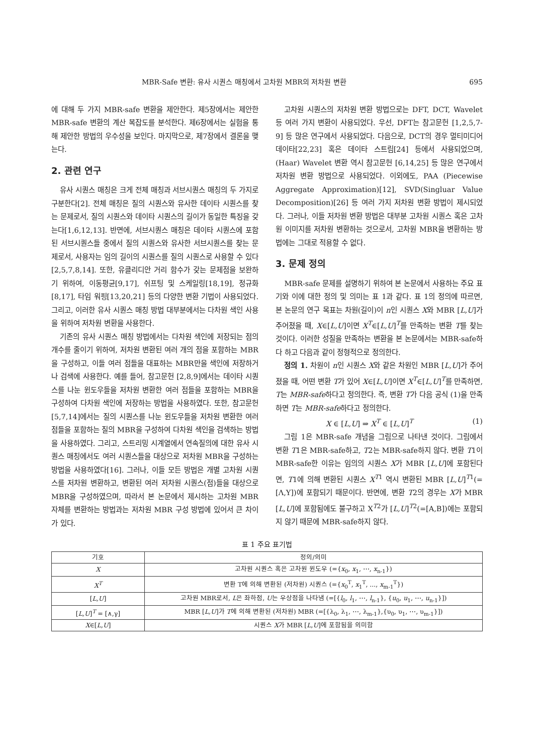MBR-Safe 변환: 유사 시퀀스 매칭에서 고차원 MBR의 저차원 변환 695
에 대해 두 가지 MBR-safe 변환을 제안한다. 제5장에서는 제안한 MBR-safe 변환의 계산 복잡도를 분석한다. 제6장에서는 실험을 통해 제안한 방법의 우수성을 보인다. 마지막으로, 제7장에서 결론을 맺는다.
2. 관련 연구
유사 시퀀스 매칭은 크게 전체 매칭과 서브시퀀스 매칭의 두 가지로 구분한다[2]. 전체 매칭은 질의 시퀀스와 유사한 데이타 시퀀스를 찾는 문제로서, 질의 시퀀스와 데이타 시퀀스의 길이가 동일한 특징을 갖는다[1,6,12,13]. 반면에, 서브시퀀스 매칭은 데이타 시퀀스에 포함된 서브시퀀스들 중에서 질의 시퀀스와 유사한 서브시퀀스를 찾는 문제로서, 사용자는 임의 길이의 시퀀스를 질의 시퀀스로 사용할 수 있다[2,5,7,8,14]. 또한, 유클리디안 거리 함수가 갖는 문제점을 보완하기 위하여, 이동평균[9,17], 쉬프팅 및 스케일링[18,19], 정규화[8,17], 타임 워핑[13,20,21] 등의 다양한 변환 기법이 사용되었다. 그리고, 이러한 유사 시퀀스 매칭 방법 대부분에서는 다차원 색인 사용을 위하여 저차원 변환을 사용한다.
기존의 유사 시퀀스 매칭 방법에서는 다차원 색인에 저장되는 점의 개수를 줄이기 위하여, 저차원 변환된 여러 개의 점을 포함하는 MBR을 구성하고, 이들 여러 점들을 대표하는 MBR만을 색인에 저장하거나 검색에 사용한다. 예를 들어, 참고문헌 [2,8,9]에서는 데이타 시퀀스를 나눈 윈도우들을 저차원 변환한 여러 점들을 포함하는 MBR을 구성하여 다차원 색인에 저장하는 방법을 사용하였다. 또한, 참고문헌 [5,7,14]에서는 질의 시퀀스를 나눈 윈도우들을 저차원 변환한 여러 점들을 포함하는 질의 MBR을 구성하여 다차원 색인을 검색하는 방법을 사용하였다. 그리고, 스트리밍 시계열에서 연속질의에 대한 유사 시퀀스 매칭에서도 여러 시퀀스들을 대상으로 저차원 MBR을 구성하는 방법을 사용하였다[16]. 그러나, 이들 모든 방법은 개별 고차원 시퀀스를 저차원 변환하고, 변환된 여러 저차원 시퀀스(점)들을 대상으로 MBR을 구성하였으며, 따라서 본 논문에서 제시하는 고차원 MBR 자체를 변환하는 방법과는 저차원 MBR 구성 방법에 있어서 큰 차이가 있다.
고차원 시퀀스의 저차원 변환 방법으로는 DFT, DCT, Wavelet 등 여러 가지 변환이 사용되었다. 우선, DFT는 참고문헌 [1,2,5,7-9] 등 많은 연구에서 사용되었다. 다음으로, DCT의 경우 멀티미디어 데이타[22,23] 혹은 데이타 스트림[24] 등에서 사용되었으며, (Haar) Wavelet 변환 역시 참고문헌 [6,14,25] 등 많은 연구에서 저차원 변환 방법으로 사용되었다. 이외에도, PAA (Piecewise Aggregate Approximation)[12], SVD(Singluar Value Decomposition)[26] 등 여러 가지 저차원 변환 방법이 제시되었다. 그러나, 이들 저차원 변환 방법은 대부분 고차원 시퀀스 혹은 고차원 이미지를 저차원 변환하는 것으로서, 고차원 MBR을 변환하는 방법에는 그대로 적용할 수 없다.
3. 문제 정의
MBR-safe 문제를 설명하기 위하여 본 논문에서 사용하는 주요 표기와 이에 대한 정의 및 의미는 표 1과 같다. 표 1의 정의에 따르면, 본 논문의 연구 목표는 차원(길이)이 n인 시퀀스 X와 MBR [L,U]가 주어졌을 때, X∈[L,U]이면 X<sup>T</sup>∈[L,U]<sup>T</sup>를 만족하는 변환 T를 찾는 것이다. 이러한 성질을 만족하는 변환을 본 논문에서는 MBR-safe하다 하고 다음과 같이 정형적으로 정의한다.
정의 1. 차원이 n인 시퀀스 X와 같은 차원인 MBR [L,U]가 주어졌을 때, 어떤 변환 T가 있어 X∈[L,U]이면 X<sup>T</sup>∈[L,U]<sup>T</sup>를 만족하면, T는 MBR-safe하다고 정의한다. 즉, 변환 T가 다음 공식 (1)을 만족하면 T는 MBR-safe하다고 정의한다.
X ∈ [L,U] ⇒ X<sup>T</sup> ∈ [L,U]<sup>T</sup> (1)
그림 1은 MBR-safe 개념을 그림으로 나타낸 것이다. 그림에서 변환 T1은 MBR-safe하고, T2는 MBR-safe하지 않다. 변환 T1이 MBR-safe한 이유는 임의의 시퀀스 X가 MBR [L,U]에 포함된다면, T1에 의해 변환된 시퀀스 X<sup>T1</sup> 역시 변환된 MBR [L,U]<sup>T1</sup>(=[Λ,Υ])에 포함되기 때문이다. 반면에, 변환 T2의 경우는 X가 MBR [L,U]에 포함됨에도 불구하고 X<sup>T2</sup>가 [L,U]<sup>T2</sup>(=[A,B])에는 포함되지 않기 때문에 MBR-safe하지 않다.
표 1 주요 표기법
| 기호 | 정의/의미 |
| --- | --- |
| X | 고차원 시퀀스 혹은 고차원 윈도우 (={ x<sub>0</sub>, x<sub>1</sub>, ⋯, x<sub>n-1</sub>}) |
| X<sup>T</sup> | 변환 T에 의해 변환된 (저차원) 시퀀스 (={ x<sub>0</sub><sup>T</sup>, x<sub>1</sub><sup>T</sup>, ..., x<sub>m-1</sub><sup>T</sup>}) |
| [ L,U ] | 고차원 MBR로서, L 은 좌하점, U 는 우상점을 나타냄 (=[{ l<sub>0</sub>, l<sub>1</sub>, ⋯, l<sub>n-1</sub>}, { u<sub>0</sub>, u<sub>1</sub>, ⋯, u<sub>n-1</sub>}]) |
| [ L,U ]<sup>T</sup> = [∧,γ] | MBR [ L,U ]가 T 에 의해 변환된 (저차원) MBR (=[{λ<sub>0</sub>, λ<sub>1</sub>, ⋯, λ<sub>m-1</sub>},{υ<sub>0</sub>, υ<sub>1</sub>, ⋯, υ<sub>m-1</sub>}]) |
| X ∈[ L,U ] | 시퀀스 X 가 MBR [ L,U ]에 포함됨을 의미함 |